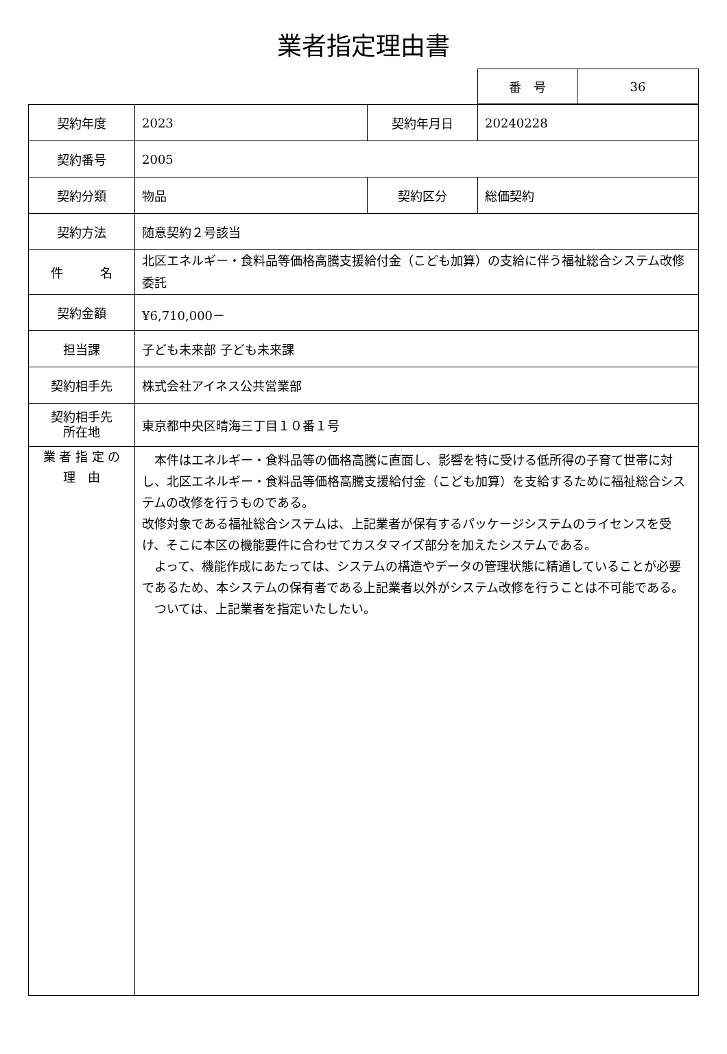業者指定理由書
| 番 号 | 36 |
| 契約年度 | 2023 | 契約年月日 | 20240228 |
| 契約番号 | 2005 | | |
| 契約分類 | 物品 | 契約区分 | 総価契約 |
| 契約方法 | 随意契約２号該当 | | |
| 件 名 | 北区エネルギー・食料品等価格高騰支援給付金（こども加算）の支給に伴う福祉総合システム改修委託 | | |
| 契約金額 | ¥6,710,000－ | | |
| 担当課 | 子ども未来部 子ども未来課 | | |
| 契約相手先 | 株式会社アイネス公共営業部 | | |
| 契約相手先 所在地 | 東京都中央区晴海三丁目１０番１号 | | |
| 業 者 指 定 の 理 由 | 本件はエネルギー・食料品等の価格高騰に直面し、影響を特に受ける低所得の子育て世帯に対し、北区エネルギー・食料品等価格高騰支援給付金（こども加算）を支給するために福祉総合システムの改修を行うものである。 改修対象である福祉総合システムは、上記業者が保有するパッケージシステムのライセンスを受け、そこに本区の機能要件に合わせてカスタマイズ部分を加えたシステムである。 よって、機能作成にあたっては、システムの構造やデータの管理状態に精通していることが必要であるため、本システムの保有者である上記業者以外がシステム改修を行うことは不可能である。 ついては、上記業者を指定いたしたい。 | | |